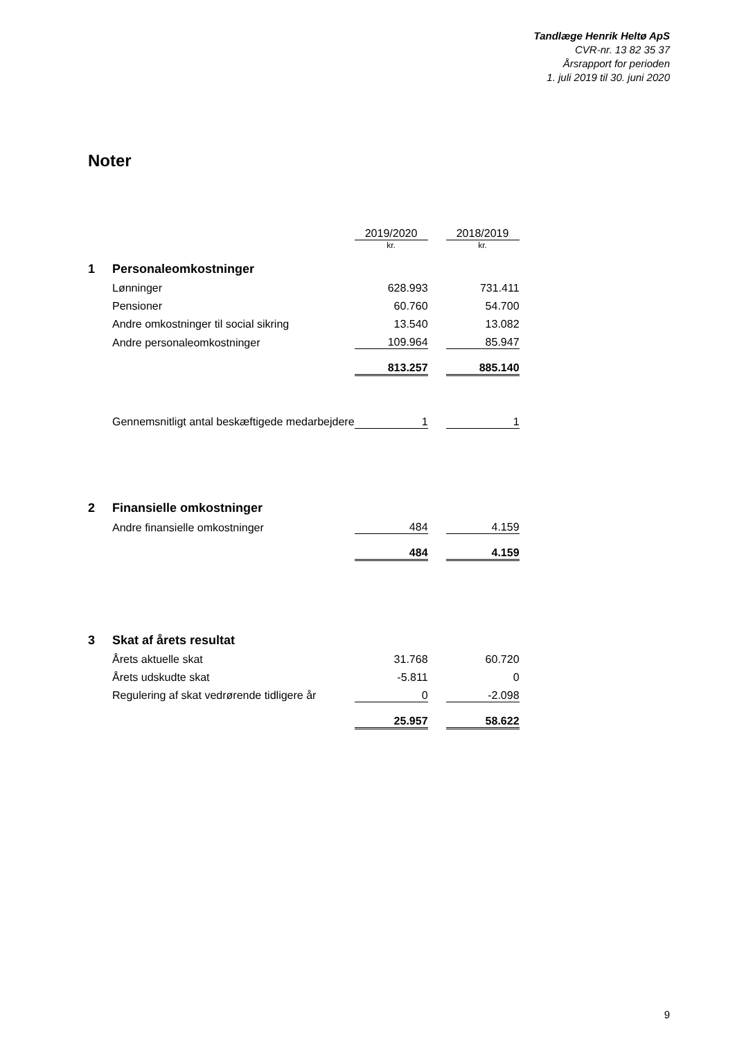Tandlæge Henrik Heltø ApS
CVR-nr. 13 82 35 37
Årsrapport for perioden
1. juli 2019 til 30. juni 2020
Noter
| | | 2019/2020 | | 2018/2019 |
| | | kr. | | kr. |
| 1 | Personaleomkostninger | | | |
| | Lønninger | 628.993 | | 731.411 |
| | Pensioner | 60.760 | | 54.700 |
| | Andre omkostninger til social sikring | 13.540 | | 13.082 |
| | Andre personaleomkostninger | 109.964 | | 85.947 |
| | | 813.257 | | 885.140 |
| | Gennemsnitligt antal beskæftigede medarbejdere | 1 | | 1 |
| 2 | Finansielle omkostninger | | | |
| | Andre finansielle omkostninger | 484 | | 4.159 |
| | | 484 | | 4.159 |
| 3 | Skat af årets resultat | | | |
| | Årets aktuelle skat | 31.768 | | 60.720 |
| | Årets udskudte skat | -5.811 | | 0 |
| | Regulering af skat vedrørende tidligere år | 0 | | -2.098 |
| | | 25.957 | | 58.622 |
9